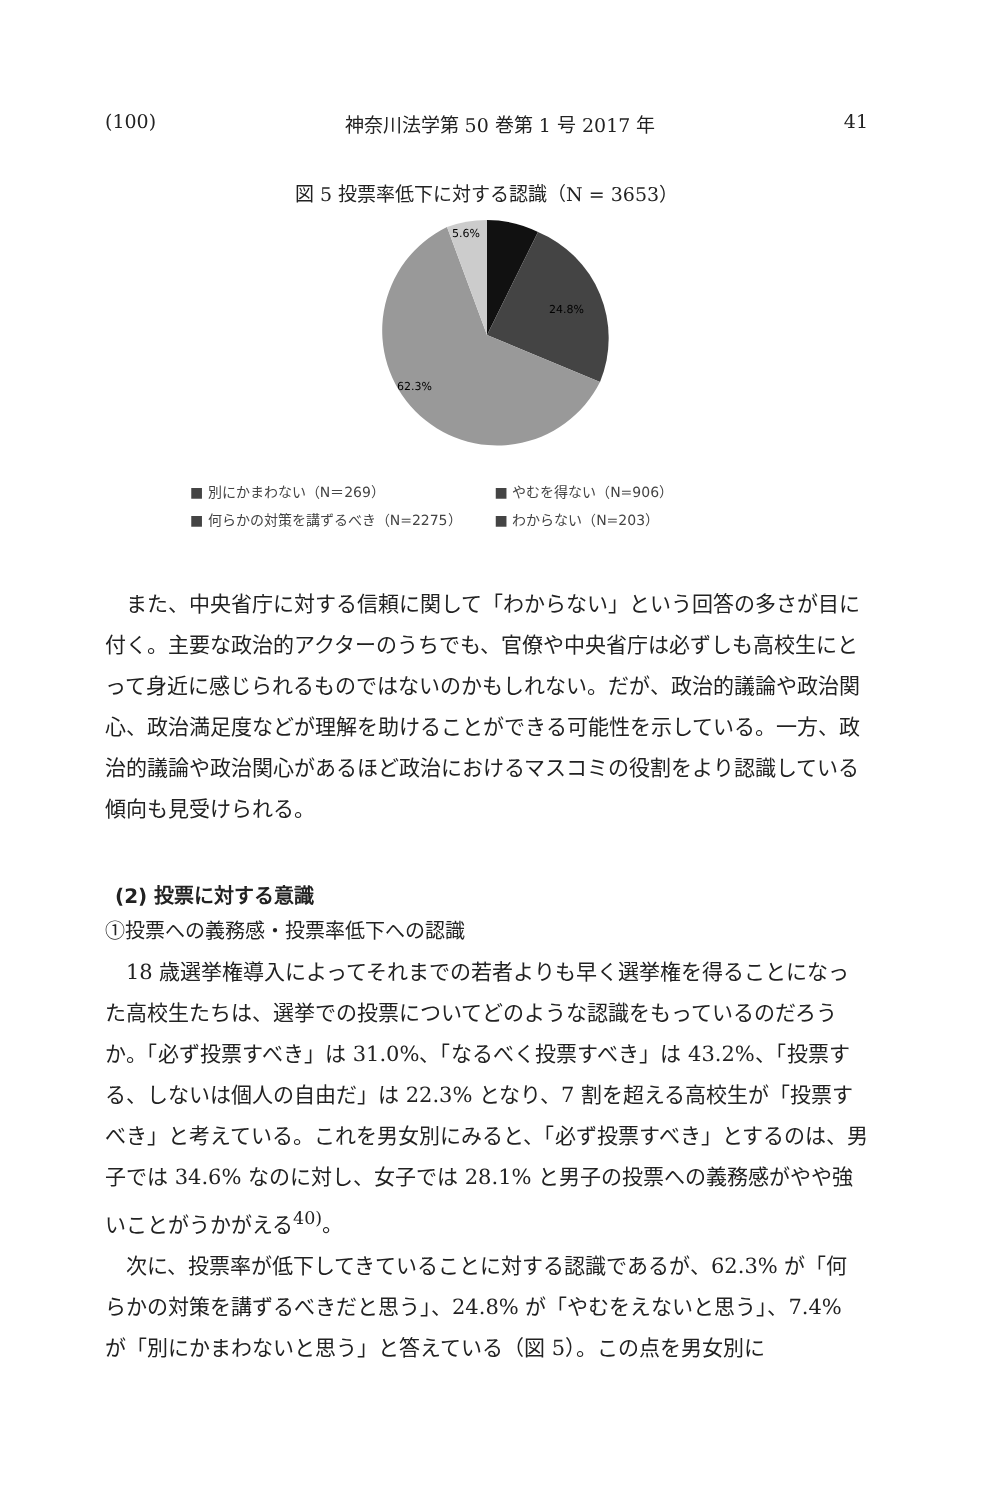(100) 神奈川法学第 50 巻第 1 号 2017 年 41
図 5 投票率低下に対する認識（N = 3653）
5.6%
24.8%
62.3%
■ 別にかまわない（N＝269） ■ やむを得ない（N=906）
■ 何らかの対策を講ずるべき（N=2275） ■ わからない（N=203）
また、中央省庁に対する信頼に関して「わからない」という回答の多さが目に付く。主要な政治的アクターのうちでも、官僚や中央省庁は必ずしも高校生にとって身近に感じられるものではないのかもしれない。だが、政治的議論や政治関心、政治満足度などが理解を助けることができる可能性を示している。一方、政治的議論や政治関心があるほど政治におけるマスコミの役割をより認識している傾向も見受けられる。
(2) 投票に対する意識
①投票への義務感・投票率低下への認識
18 歳選挙権導入によってそれまでの若者よりも早く選挙権を得ることになった高校生たちは、選挙での投票についてどのような認識をもっているのだろうか。「必ず投票すべき」は 31.0%、「なるべく投票すべき」は 43.2%、「投票する、しないは個人の自由だ」は 22.3% となり、7 割を超える高校生が「投票すべき」と考えている。これを男女別にみると、「必ず投票すべき」とするのは、男子では 34.6% なのに対し、女子では 28.1% と男子の投票への義務感がやや強いことがうかがえる<sup>40)</sup>。
次に、投票率が低下してきていることに対する認識であるが、62.3% が「何らかの対策を講ずるべきだと思う」、24.8% が「やむをえないと思う」、7.4% が「別にかまわないと思う」と答えている（図 5）。この点を男女別に